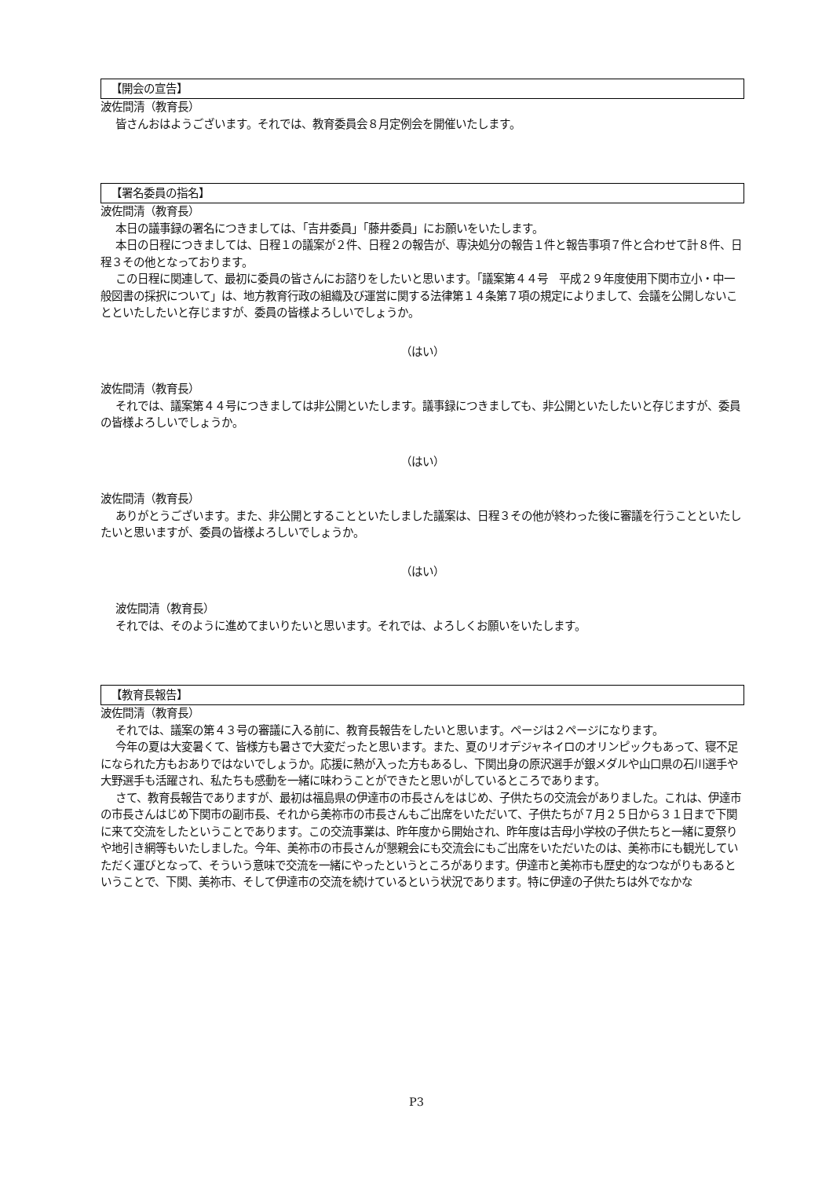【開会の宣告】
波佐間清（教育長）
皆さんおはようございます。それでは、教育委員会８月定例会を開催いたします。
【署名委員の指名】
波佐間清（教育長）
本日の議事録の署名につきましては、「吉井委員」「藤井委員」にお願いをいたします。
本日の日程につきましては、日程１の議案が２件、日程２の報告が、専決処分の報告１件と報告事項７件と合わせて計８件、日程３その他となっております。
この日程に関連して、最初に委員の皆さんにお諮りをしたいと思います。「議案第４４号　平成２９年度使用下関市立小・中一般図書の採択について」は、地方教育行政の組織及び運営に関する法律第１４条第７項の規定によりまして、会議を公開しないことといたしたいと存じますが、委員の皆様よろしいでしょうか。
（はい）
波佐間清（教育長）
それでは、議案第４４号につきましては非公開といたします。議事録につきましても、非公開といたしたいと存じますが、委員の皆様よろしいでしょうか。
（はい）
波佐間清（教育長）
ありがとうございます。また、非公開とすることといたしました議案は、日程３その他が終わった後に審議を行うことといたしたいと思いますが、委員の皆様よろしいでしょうか。
（はい）
波佐間清（教育長）
それでは、そのように進めてまいりたいと思います。それでは、よろしくお願いをいたします。
【教育長報告】
波佐間清（教育長）
それでは、議案の第４３号の審議に入る前に、教育長報告をしたいと思います。ページは２ページになります。
今年の夏は大変暑くて、皆様方も暑さで大変だったと思います。また、夏のリオデジャネイロのオリンピックもあって、寝不足になられた方もおありではないでしょうか。応援に熱が入った方もあるし、下関出身の原沢選手が銀メダルや山口県の石川選手や大野選手も活躍され、私たちも感動を一緒に味わうことができたと思いがしているところであります。
さて、教育長報告でありますが、最初は福島県の伊達市の市長さんをはじめ、子供たちの交流会がありました。これは、伊達市の市長さんはじめ下関市の副市長、それから美祢市の市長さんもご出席をいただいて、子供たちが７月２５日から３１日まで下関に来て交流をしたということであります。この交流事業は、昨年度から開始され、昨年度は吉母小学校の子供たちと一緒に夏祭りや地引き網等もいたしました。今年、美祢市の市長さんが懇親会にも交流会にもご出席をいただいたのは、美祢市にも観光していただく運びとなって、そういう意味で交流を一緒にやったというところがあります。伊達市と美祢市も歴史的なつながりもあるということで、下関、美祢市、そして伊達市の交流を続けているという状況であります。特に伊達の子供たちは外でなかな
P3